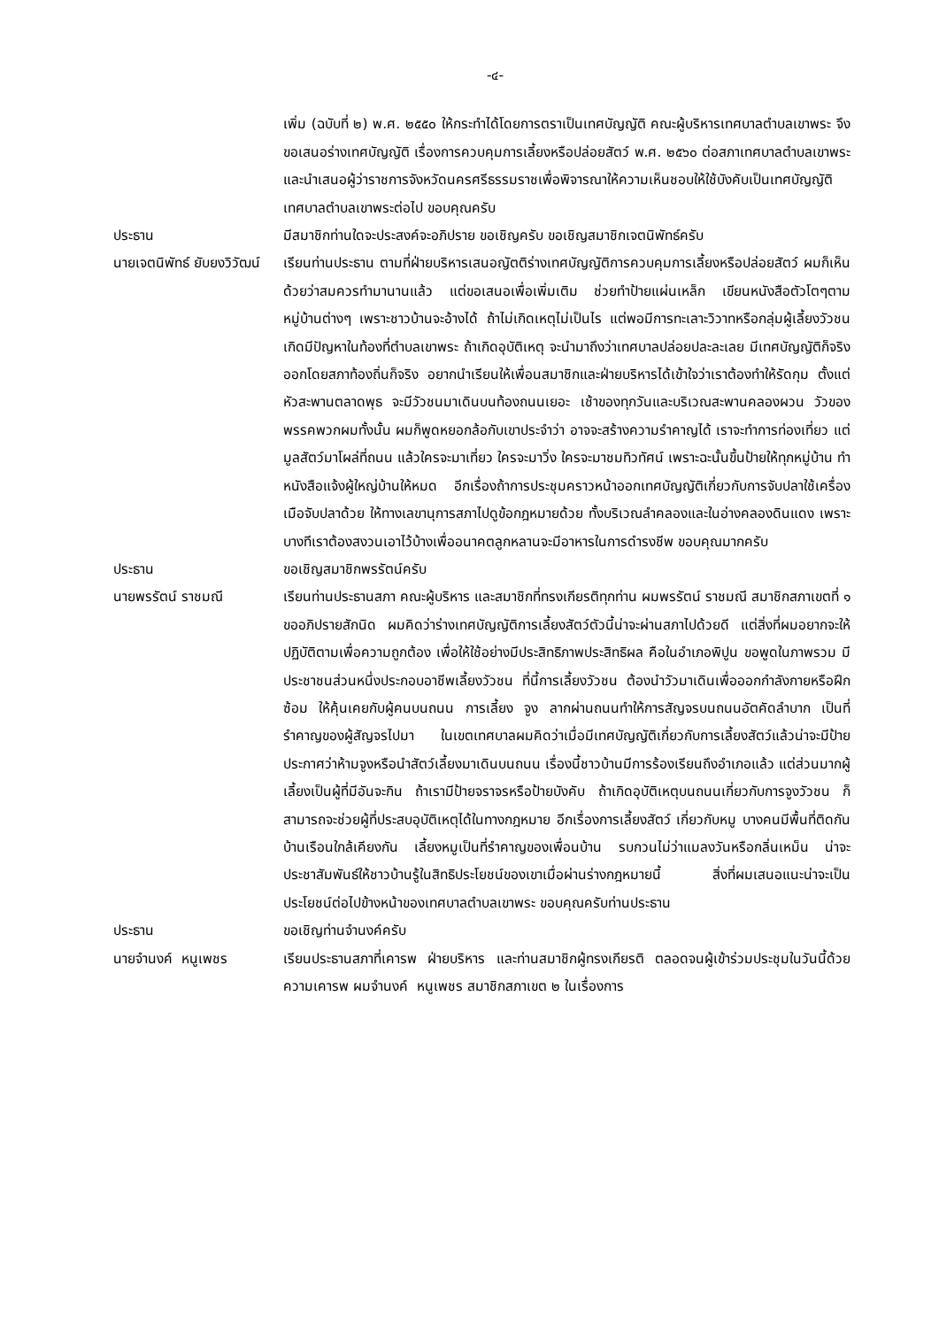-๔-
เพิ่ม (ฉบับที่ ๒) พ.ศ. ๒๕๕๐ ให้กระทำได้โดยการตราเป็นเทศบัญญัติ คณะผู้บริหารเทศบาลตำบลเขาพระ จึงขอเสนอร่างเทศบัญญัติ เรื่องการควบคุมการเลี้ยงหรือปล่อยสัตว์ พ.ศ. ๒๕๖๐ ต่อสภาเทศบาลตำบลเขาพระ และนำเสนอผู้ว่าราชการจังหวัดนครศรีธรรมราชเพื่อพิจารณาให้ความเห็นชอบให้ใช้บังคับเป็นเทศบัญญัติเทศบาลตำบลเขาพระต่อไป ขอบคุณครับ
ประธาน มีสมาชิกท่านใดจะประสงค์จะอภิปราย ขอเชิญครับ ขอเชิญสมาชิกเจตนิพัทธ์ครับ
นายเจตนิพัทธ์ ยับยงวิวัฒน์ เรียนท่านประธาน ตามที่ฝ่ายบริหารเสนอญัตติร่างเทศบัญญัติการควบคุมการเลี้ยงหรือปล่อยสัตว์ ผมก็เห็นด้วยว่าสมควรทำมานานแล้ว แต่ขอเสนอเพื่อเพิ่มเติม ช่วยทำป้ายแผ่นเหล็ก เขียนหนังสือตัวโตๆตามหมู่บ้านต่างๆ เพราะชาวบ้านจะอ้างได้ ถ้าไม่เกิดเหตุไม่เป็นไร แต่พอมีการทะเลาะวิวาทหรือกลุ่มผู้เลี้ยงวัวชนเกิดมีปัญหาในท้องที่ตำบลเขาพระ ถ้าเกิดอุบัติเหตุ จะนำมาถึงว่าเทศบาลปล่อยปละละเลย มีเทศบัญญัติก็จริง ออกโดยสภาท้องถิ่นก็จริง อยากนำเรียนให้เพื่อนสมาชิกและฝ่ายบริหารได้เข้าใจว่าเราต้องทำให้รัดกุม ตั้งแต่หัวสะพานตลาดพุธ จะมีวัวชนมาเดินบนท้องถนนเยอะ เช้าของทุกวันและบริเวณสะพานคลองผวน วัวของพรรคพวกผมทั้งนั้น ผมก็พูดหยอกล้อกับเขาประจำว่า อาจจะสร้างความรำคาญได้ เราจะทำการท่องเที่ยว แต่มูลสัตว์มาโผล่ที่ถนน แล้วใครจะมาเที่ยว ใครจะมาวิ่ง ใครจะมาชมทิวทัศน์ เพราะฉะนั้นขึ้นป้ายให้ทุกหมู่บ้าน ทำหนังสือแจ้งผู้ใหญ่บ้านให้หมด อีกเรื่องถ้าการประชุมคราวหน้าออกเทศบัญญัติเกี่ยวกับการจับปลาใช้เครื่องเมือจับปลาด้วย ให้ทางเลขานุการสภาไปดูข้อกฎหมายด้วย ทั้งบริเวณลำคลองและในอ่างคลองดินแดง เพราะบางทีเราต้องสงวนเอาไว้บ้างเพื่ออนาคตลูกหลานจะมีอาหารในการดำรงชีพ ขอบคุณมากครับ
ประธาน ขอเชิญสมาชิกพรรัตน์ครับ
นายพรรัตน์ ราชมณี เรียนท่านประธานสภา คณะผู้บริหาร และสมาชิกที่ทรงเกียรติทุกท่าน ผมพรรัตน์ ราชมณี สมาชิกสภาเขตที่ ๑ ขออภิปรายสักนิด ผมคิดว่าร่างเทศบัญญัติการเลี้ยงสัตว์ตัวนี้น่าจะผ่านสภาไปด้วยดี แต่สิ่งที่ผมอยากจะให้ปฏิบัติตามเพื่อความถูกต้อง เพื่อให้ใช้อย่างมีประสิทธิภาพประสิทธิผล คือในอำเภอพิปูน ขอพูดในภาพรวม มีประชาชนส่วนหนึ่งประกอบอาชีพเลี้ยงวัวชน ที่นี้การเลี้ยงวัวชน ต้องนำวัวมาเดินเพื่อออกกำลังกายหรือฝึกซ้อม ให้คุ้นเคยกับผู้คนบนถนน การเลี้ยง จูง ลากผ่านถนนทำให้การสัญจรบนถนนอัตคัดลำบาก เป็นที่รำคาญของผู้สัญจรไปมา ในเขตเทศบาลผมคิดว่าเมื่อมีเทศบัญญัติเกี่ยวกับการเลี้ยงสัตว์แล้วน่าจะมีป้ายประกาศว่าห้ามจูงหรือนำสัตว์เลี้ยงมาเดินบนถนน เรื่องนี้ชาวบ้านมีการร้องเรียนถึงอำเภอแล้ว แต่ส่วนมากผู้เลี้ยงเป็นผู้ที่มีอันจะกิน ถ้าเรามีป้ายจราจรหรือป้ายบังคับ ถ้าเกิดอุบัติเหตุบนถนนเกี่ยวกับการจูงวัวชน ก็สามารถจะช่วยผู้ที่ประสบอุบัติเหตุได้ในทางกฎหมาย อีกเรื่องการเลี้ยงสัตว์ เกี่ยวกับหมู บางคนมีพื้นที่ติดกัน บ้านเรือนใกล้เคียงกัน เลี้ยงหมูเป็นที่รำคาญของเพื่อนบ้าน รบกวนไม่ว่าแมลงวันหรือกลิ่นเหม็น น่าจะประชาสัมพันธ์ให้ชาวบ้านรู้ในสิทธิประโยชน์ของเขาเมื่อผ่านร่างกฎหมายนี้ สิ่งที่ผมเสนอแนะน่าจะเป็นประโยชน์ต่อไปข้างหน้าของเทศบาลตำบลเขาพระ ขอบคุณครับท่านประธาน
ประธาน ขอเชิญท่านจำนงค์ครับ
นายจำนงค์ หนูเพชร เรียนประธานสภาที่เคารพ ฝ่ายบริหาร และท่านสมาชิกผู้ทรงเกียรติ ตลอดจนผู้เข้าร่วมประชุมในวันนี้ด้วยความเคารพ ผมจำนงค์ หนูเพชร สมาชิกสภาเขต ๒ ในเรื่องการ